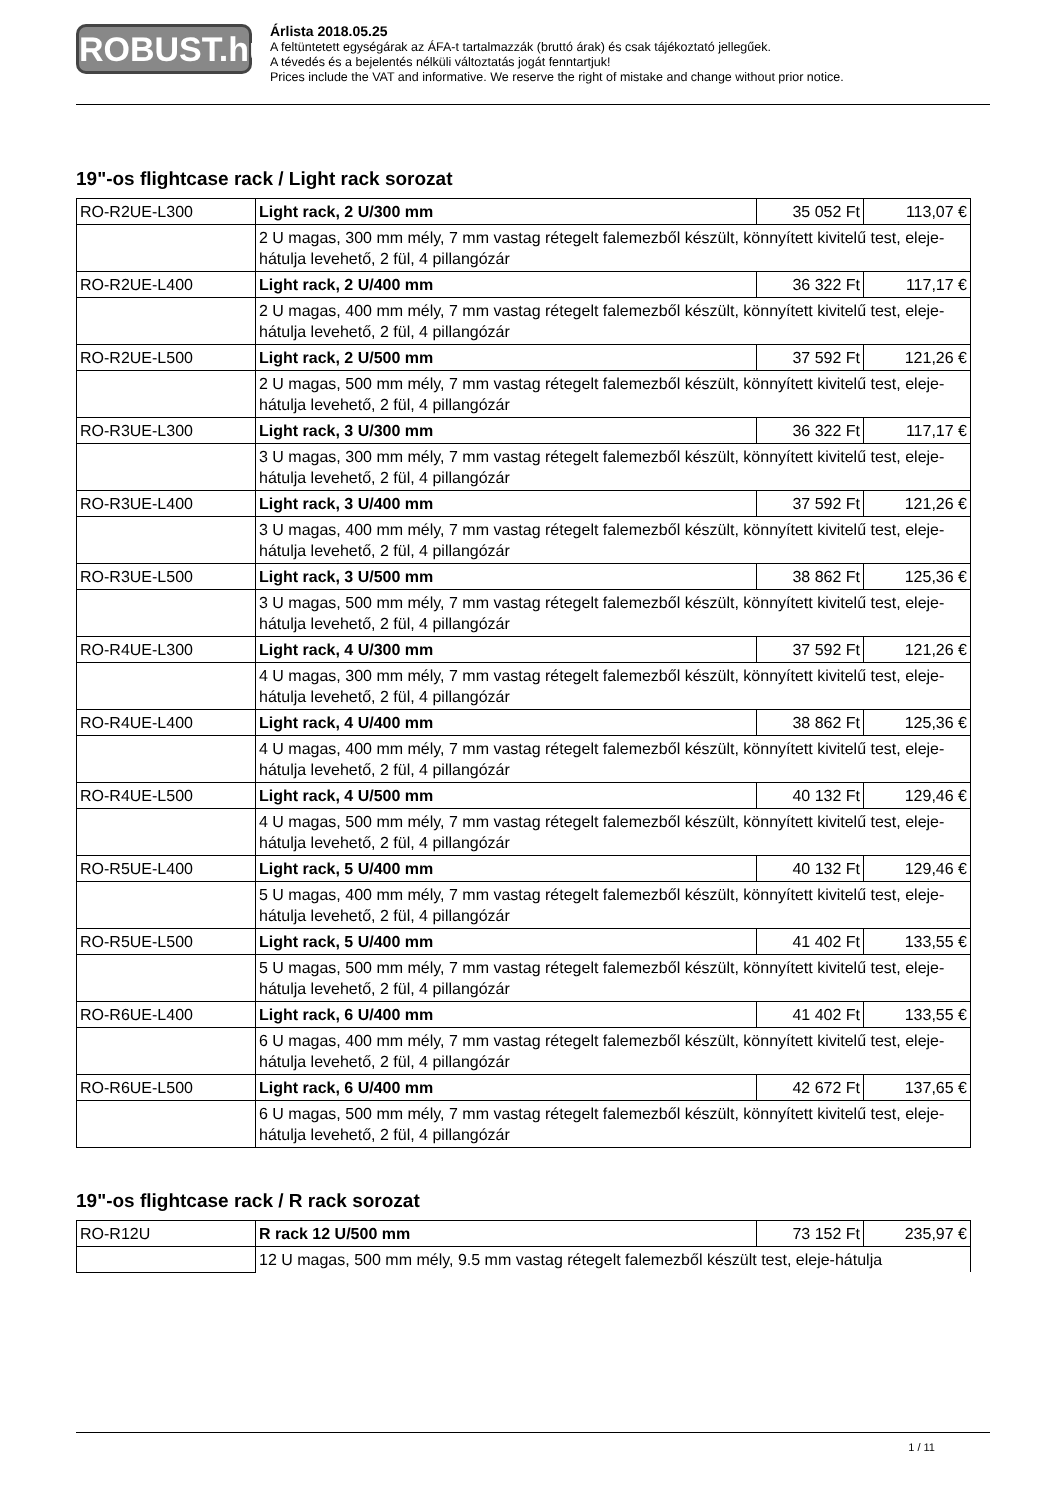ROBUST.hu
Árlista 2018.05.25
A feltüntetett egységárak az ÁFA-t tartalmazzák (bruttó árak) és csak tájékoztató jellegűek.
A tévedés és a bejelentés nélküli változtatás jogát fenntartjuk!
Prices include the VAT and informative. We reserve the right of mistake and change without prior notice.
19"-os flightcase rack / Light rack sorozat
| RO-R2UE-L300 | Light rack, 2 U/300 mm | 35 052 Ft | 113,07 € |
| | 2 U magas, 300 mm mély, 7 mm vastag rétegelt falemezből készült, könnyített kivitelű test, eleje-hátulja levehető, 2 fül, 4 pillangózár | | |
| RO-R2UE-L400 | Light rack, 2 U/400 mm | 36 322 Ft | 117,17 € |
| | 2 U magas, 400 mm mély, 7 mm vastag rétegelt falemezből készült, könnyített kivitelű test, eleje-hátulja levehető, 2 fül, 4 pillangózár | | |
| RO-R2UE-L500 | Light rack, 2 U/500 mm | 37 592 Ft | 121,26 € |
| | 2 U magas, 500 mm mély, 7 mm vastag rétegelt falemezből készült, könnyített kivitelű test, eleje-hátulja levehető, 2 fül, 4 pillangózár | | |
| RO-R3UE-L300 | Light rack, 3 U/300 mm | 36 322 Ft | 117,17 € |
| | 3 U magas, 300 mm mély, 7 mm vastag rétegelt falemezből készült, könnyített kivitelű test, eleje-hátulja levehető, 2 fül, 4 pillangózár | | |
| RO-R3UE-L400 | Light rack, 3 U/400 mm | 37 592 Ft | 121,26 € |
| | 3 U magas, 400 mm mély, 7 mm vastag rétegelt falemezből készült, könnyített kivitelű test, eleje-hátulja levehető, 2 fül, 4 pillangózár | | |
| RO-R3UE-L500 | Light rack, 3 U/500 mm | 38 862 Ft | 125,36 € |
| | 3 U magas, 500 mm mély, 7 mm vastag rétegelt falemezből készült, könnyített kivitelű test, eleje-hátulja levehető, 2 fül, 4 pillangózár | | |
| RO-R4UE-L300 | Light rack, 4 U/300 mm | 37 592 Ft | 121,26 € |
| | 4 U magas, 300 mm mély, 7 mm vastag rétegelt falemezből készült, könnyített kivitelű test, eleje-hátulja levehető, 2 fül, 4 pillangózár | | |
| RO-R4UE-L400 | Light rack, 4 U/400 mm | 38 862 Ft | 125,36 € |
| | 4 U magas, 400 mm mély, 7 mm vastag rétegelt falemezből készült, könnyített kivitelű test, eleje-hátulja levehető, 2 fül, 4 pillangózár | | |
| RO-R4UE-L500 | Light rack, 4 U/500 mm | 40 132 Ft | 129,46 € |
| | 4 U magas, 500 mm mély, 7 mm vastag rétegelt falemezből készült, könnyített kivitelű test, eleje-hátulja levehető, 2 fül, 4 pillangózár | | |
| RO-R5UE-L400 | Light rack, 5 U/400 mm | 40 132 Ft | 129,46 € |
| | 5 U magas, 400 mm mély, 7 mm vastag rétegelt falemezből készült, könnyített kivitelű test, eleje-hátulja levehető, 2 fül, 4 pillangózár | | |
| RO-R5UE-L500 | Light rack, 5 U/400 mm | 41 402 Ft | 133,55 € |
| | 5 U magas, 500 mm mély, 7 mm vastag rétegelt falemezből készült, könnyített kivitelű test, eleje-hátulja levehető, 2 fül, 4 pillangózár | | |
| RO-R6UE-L400 | Light rack, 6 U/400 mm | 41 402 Ft | 133,55 € |
| | 6 U magas, 400 mm mély, 7 mm vastag rétegelt falemezből készült, könnyített kivitelű test, eleje-hátulja levehető, 2 fül, 4 pillangózár | | |
| RO-R6UE-L500 | Light rack, 6 U/400 mm | 42 672 Ft | 137,65 € |
| | 6 U magas, 500 mm mély, 7 mm vastag rétegelt falemezből készült, könnyített kivitelű test, eleje-hátulja levehető, 2 fül, 4 pillangózár | | |
19"-os flightcase rack / R rack sorozat
| RO-R12U | R rack 12 U/500 mm | 73 152 Ft | 235,97 € |
| | 12 U magas, 500 mm mély, 9.5 mm vastag rétegelt falemezből készült test, eleje-hátulja | | |
1 / 11